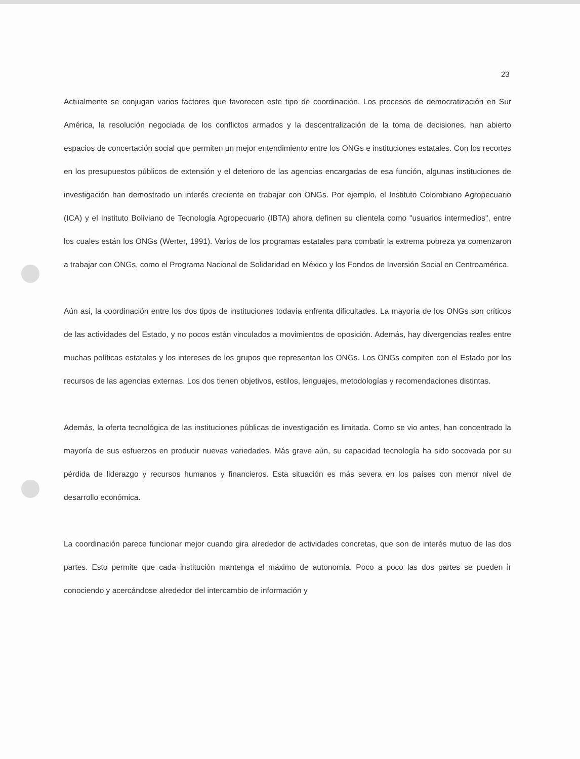23
Actualmente se conjugan varios factores que favorecen este tipo de coordinación. Los procesos de democratización en Sur América, la resolución negociada de los conflictos armados y la descentralización de la toma de decisiones, han abierto espacios de concertación social que permiten un mejor entendimiento entre los ONGs e instituciones estatales. Con los recortes en los presupuestos públicos de extensión y el deterioro de las agencias encargadas de esa función, algunas instituciones de investigación han demostrado un interés creciente en trabajar con ONGs. Por ejemplo, el Instituto Colombiano Agropecuario (ICA) y el Instituto Boliviano de Tecnología Agropecuario (IBTA) ahora definen su clientela como "usuarios intermedios", entre los cuales están los ONGs (Werter, 1991). Varios de los programas estatales para combatir la extrema pobreza ya comenzaron a trabajar con ONGs, como el Programa Nacional de Solidaridad en México y los Fondos de Inversión Social en Centroamérica.
Aún asi, la coordinación entre los dos tipos de instituciones todavía enfrenta dificultades. La mayoría de los ONGs son críticos de las actividades del Estado, y no pocos están vinculados a movimientos de oposición. Además, hay divergencias reales entre muchas políticas estatales y los intereses de los grupos que representan los ONGs. Los ONGs compiten con el Estado por los recursos de las agencias externas. Los dos tienen objetivos, estilos, lenguajes, metodologías y recomendaciones distintas.
Además, la oferta tecnológica de las instituciones públicas de investigación es limitada. Como se vio antes, han concentrado la mayoría de sus esfuerzos en producir nuevas variedades. Más grave aún, su capacidad tecnología ha sido socovada por su pérdida de liderazgo y recursos humanos y financieros. Esta situación es más severa en los países con menor nivel de desarrollo económica.
La coordinación parece funcionar mejor cuando gira alrededor de actividades concretas, que son de interés mutuo de las dos partes. Esto permite que cada institución mantenga el máximo de autonomía. Poco a poco las dos partes se pueden ir conociendo y acercándose alrededor del intercambio de información y